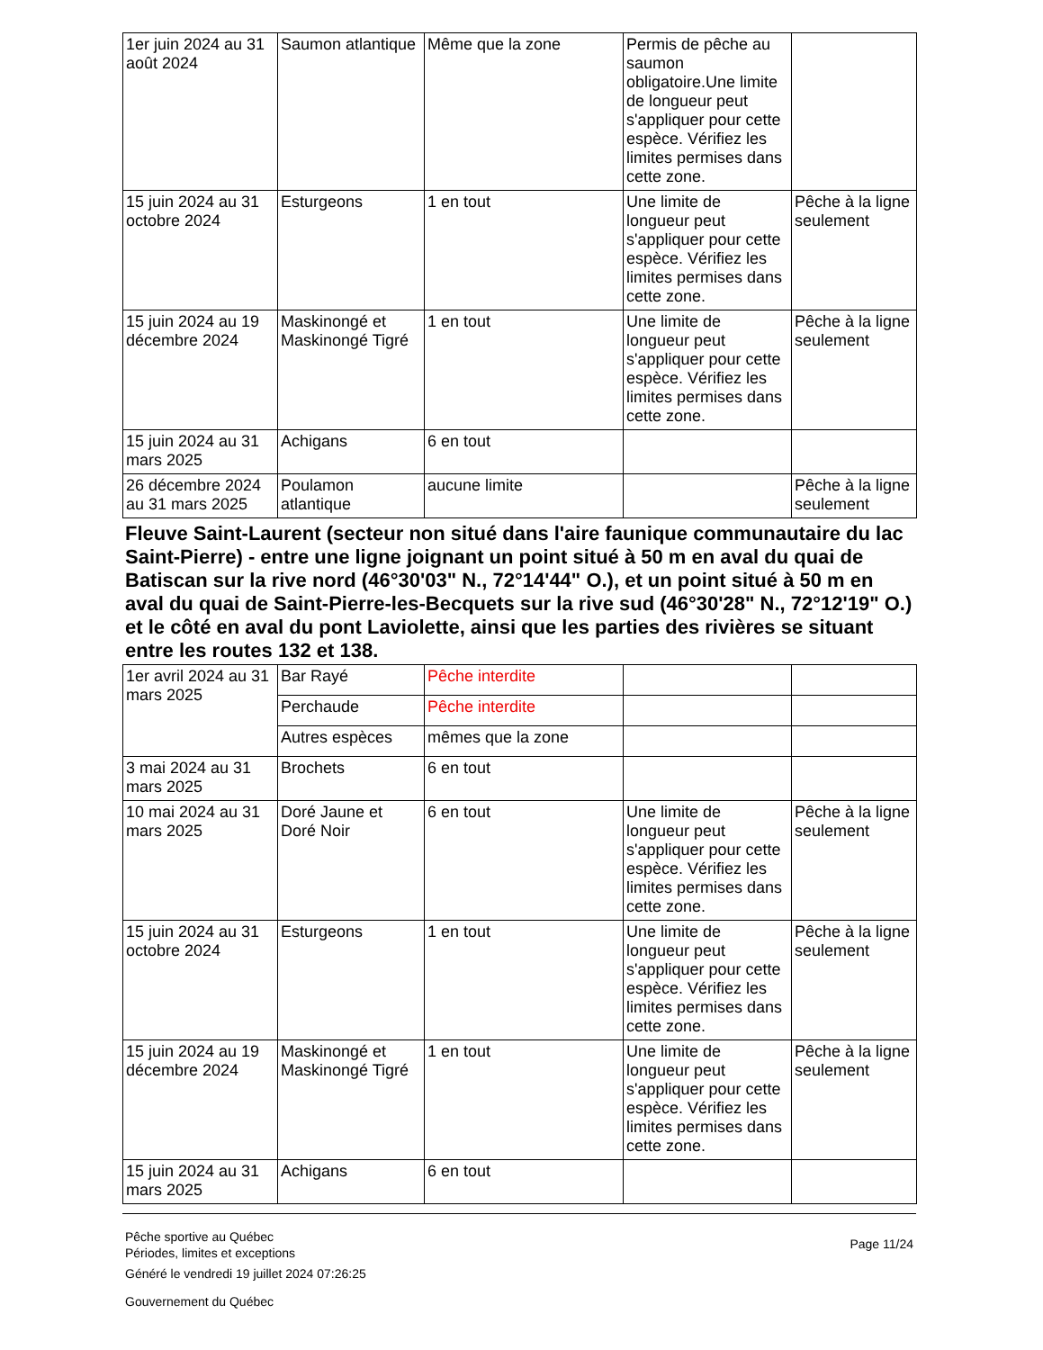| 1er juin 2024 au 31 août 2024 | Saumon atlantique | Même que la zone | Permis de pêche au saumon obligatoire.Une limite de longueur peut s'appliquer pour cette espèce. Vérifiez les limites permises dans cette zone. | |
| 15 juin 2024 au 31 octobre 2024 | Esturgeons | 1 en tout | Une limite de longueur peut s'appliquer pour cette espèce. Vérifiez les limites permises dans cette zone. | Pêche à la ligne seulement |
| 15 juin 2024 au 19 décembre 2024 | Maskinongé et Maskinongé Tigré | 1 en tout | Une limite de longueur peut s'appliquer pour cette espèce. Vérifiez les limites permises dans cette zone. | Pêche à la ligne seulement |
| 15 juin 2024 au 31 mars 2025 | Achigans | 6 en tout | | |
| 26 décembre 2024 au 31 mars 2025 | Poulamon atlantique | aucune limite | | Pêche à la ligne seulement |
Fleuve Saint-Laurent (secteur non situé dans l'aire faunique communautaire du lac Saint-Pierre) - entre une ligne joignant un point situé à 50 m en aval du quai de Batiscan sur la rive nord (46°30'03" N., 72°14'44" O.), et un point situé à 50 m en aval du quai de Saint-Pierre-les-Becquets sur la rive sud (46°30'28" N., 72°12'19" O.) et le côté en aval du pont Laviolette, ainsi que les parties des rivières se situant entre les routes 132 et 138.
| 1er avril 2024 au 31 mars 2025 | Bar Rayé | Pêche interdite | | |
| | Perchaude | Pêche interdite | | |
| | Autres espèces | mêmes que la zone | | |
| 3 mai 2024 au 31 mars 2025 | Brochets | 6 en tout | | |
| 10 mai 2024 au 31 mars 2025 | Doré Jaune et Doré Noir | 6 en tout | Une limite de longueur peut s'appliquer pour cette espèce. Vérifiez les limites permises dans cette zone. | Pêche à la ligne seulement |
| 15 juin 2024 au 31 octobre 2024 | Esturgeons | 1 en tout | Une limite de longueur peut s'appliquer pour cette espèce. Vérifiez les limites permises dans cette zone. | Pêche à la ligne seulement |
| 15 juin 2024 au 19 décembre 2024 | Maskinongé et Maskinongé Tigré | 1 en tout | Une limite de longueur peut s'appliquer pour cette espèce. Vérifiez les limites permises dans cette zone. | Pêche à la ligne seulement |
| 15 juin 2024 au 31 mars 2025 | Achigans | 6 en tout | | |
Pêche sportive au Québec
Périodes, limites et exceptions
Généré le vendredi 19 juillet 2024 07:26:25
Gouvernement du Québec
Page 11/24